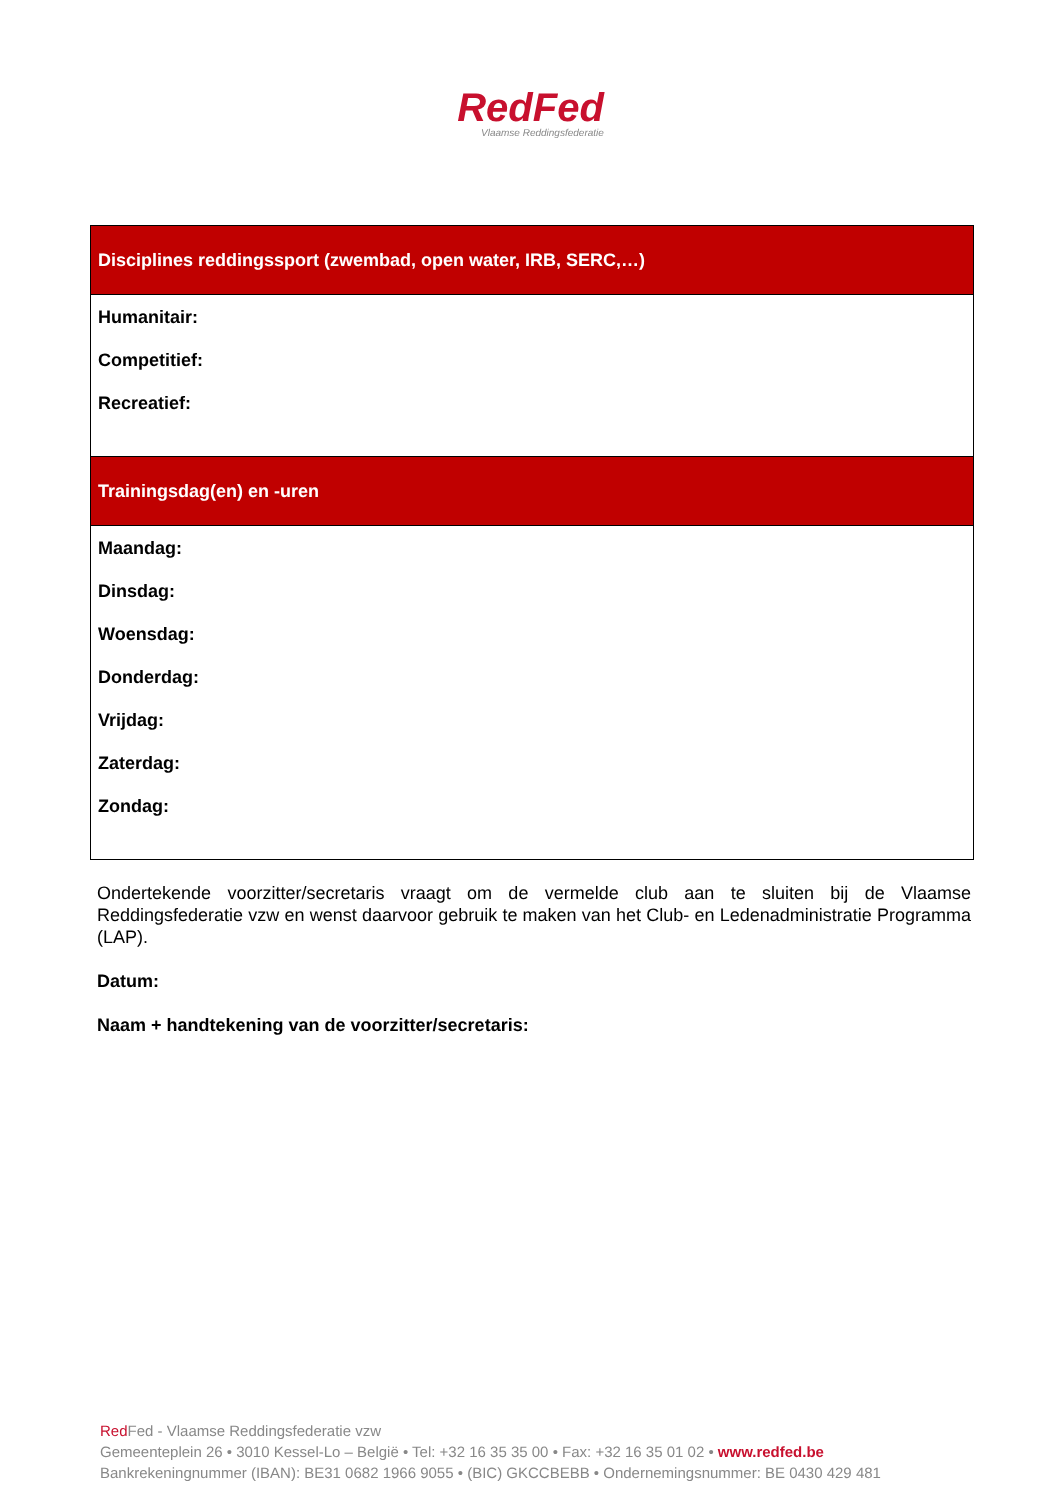RedFed
Vlaamse Reddingsfederatie
| Disciplines reddingssport (zwembad, open water, IRB, SERC,…) |
| --- |
| Humanitair: Competitief: Recreatief: |
| Trainingsdag(en) en -uren |
| Maandag: Dinsdag: Woensdag: Donderdag: Vrijdag: Zaterdag: Zondag: |
Ondertekende voorzitter/secretaris vraagt om de vermelde club aan te sluiten bij de Vlaamse Reddingsfederatie vzw en wenst daarvoor gebruik te maken van het Club- en Ledenadministratie Programma (LAP).
Datum:
Naam + handtekening van de voorzitter/secretaris:
Red Fed - Vlaamse Reddingsfederatie vzw
Gemeenteplein 26 • 3010 Kessel-Lo – België • Tel: +32 16 35 35 00 • Fax: +32 16 35 01 02 • www.redfed.be
Bankrekeningnummer (IBAN): BE31 0682 1966 9055 • (BIC) GKCCBEBB • Ondernemingsnummer: BE 0430 429 481